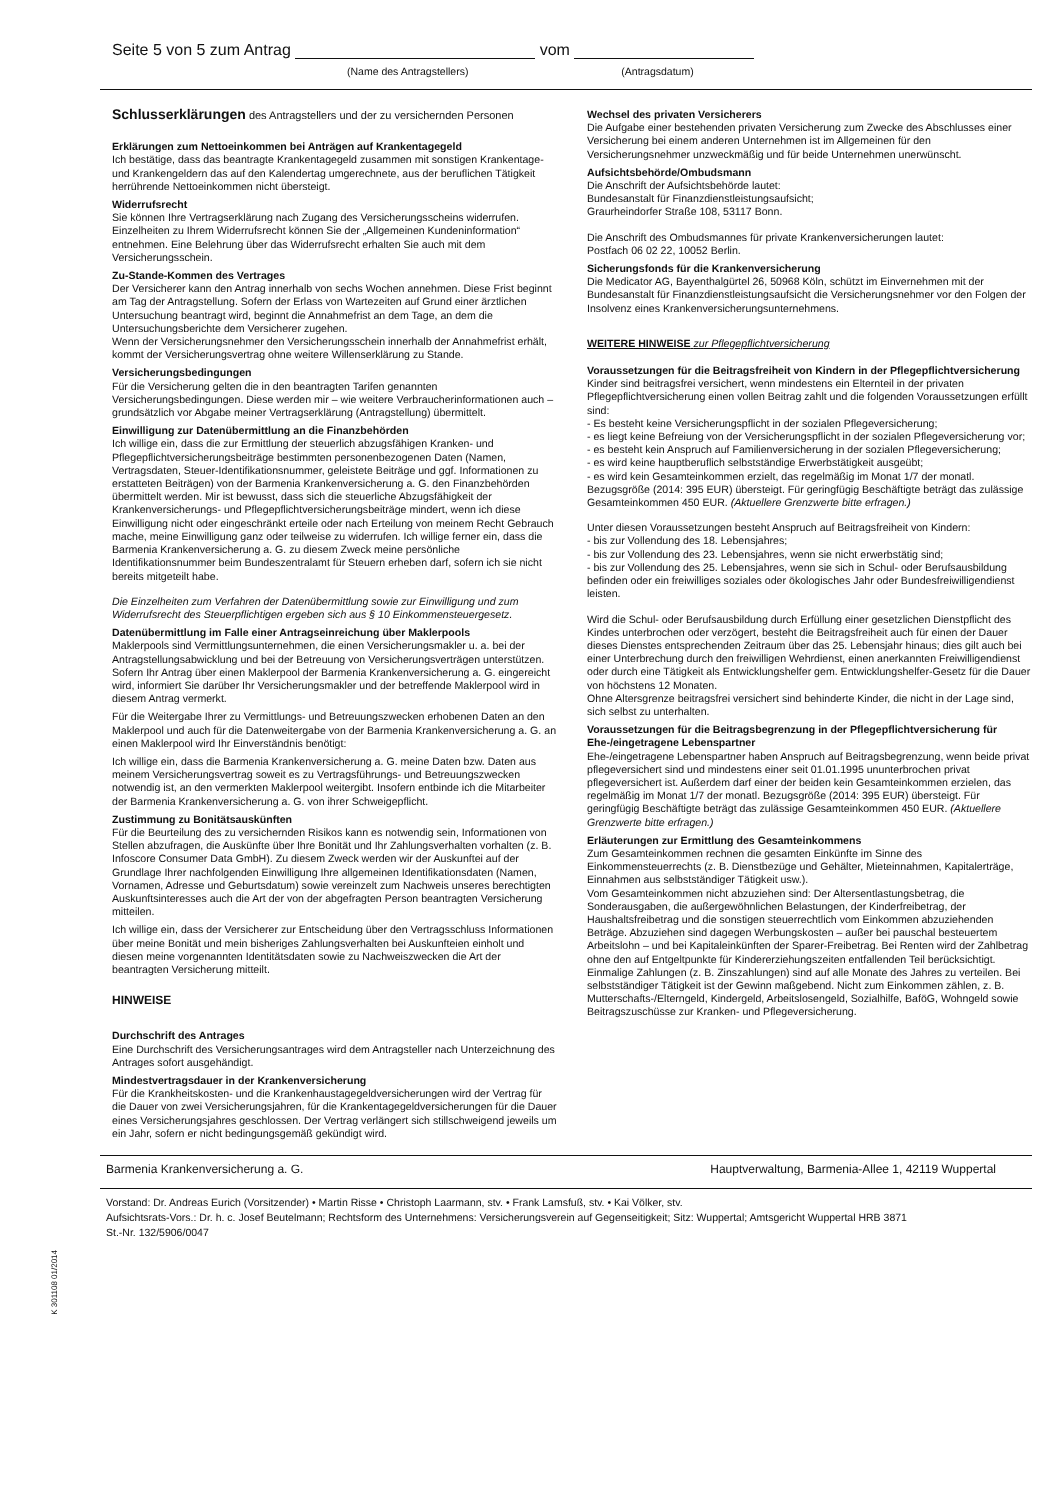Seite 5 von 5 zum Antrag vom
(Name des Antragstellers) (Antragsdatum)
Schlusserklärungen des Antragstellers und der zu versichernden Personen
Erklärungen zum Nettoeinkommen bei Anträgen auf Krankentagegeld
Ich bestätige, dass das beantragte Krankentagegeld zusammen mit sonstigen Krankentage- und Krankengeldern das auf den Kalendertag umgerechnete, aus der beruflichen Tätigkeit herrührende Nettoeinkommen nicht übersteigt.
Widerrufsrecht
Sie können Ihre Vertragserklärung nach Zugang des Versicherungsscheins widerrufen. Einzelheiten zu Ihrem Widerrufsrecht können Sie der „Allgemeinen Kundeninformation“ entnehmen. Eine Belehrung über das Widerrufsrecht erhalten Sie auch mit dem Versicherungsschein.
Zu-Stande-Kommen des Vertrages
Der Versicherer kann den Antrag innerhalb von sechs Wochen annehmen. Diese Frist beginnt am Tag der Antragstellung. Sofern der Erlass von Wartezeiten auf Grund einer ärztlichen Untersuchung beantragt wird, beginnt die Annahmefrist an dem Tage, an dem die Untersuchungsberichte dem Versicherer zugehen.
Wenn der Versicherungsnehmer den Versicherungsschein innerhalb der Annahmefrist erhält, kommt der Versicherungsvertrag ohne weitere Willenserklärung zu Stande.
Versicherungsbedingungen
Für die Versicherung gelten die in den beantragten Tarifen genannten Versicherungsbedingungen. Diese werden mir – wie weitere Verbraucherinformationen auch – grundsätzlich vor Abgabe meiner Vertragserklärung (Antragstellung) übermittelt.
Einwilligung zur Datenübermittlung an die Finanzbehörden
Ich willige ein, dass die zur Ermittlung der steuerlich abzugsfähigen Kranken- und Pflegepflichtversicherungsbeiträge bestimmten personenbezogenen Daten (Namen, Vertragsdaten, Steuer-Identifikationsnummer, geleistete Beiträge und ggf. Informationen zu erstatteten Beiträgen) von der Barmenia Krankenversicherung a. G. den Finanzbehörden übermittelt werden. Mir ist bewusst, dass sich die steuerliche Abzugsfähigkeit der Krankenversicherungs- und Pflegepflichtversicherungsbeiträge mindert, wenn ich diese Einwilligung nicht oder eingeschränkt erteile oder nach Erteilung von meinem Recht Gebrauch mache, meine Einwilligung ganz oder teilweise zu widerrufen. Ich willige ferner ein, dass die Barmenia Krankenversicherung a. G. zu diesem Zweck meine persönliche Identifikationsnummer beim Bundeszentralamt für Steuern erheben darf, sofern ich sie nicht bereits mitgeteilt habe.
Die Einzelheiten zum Verfahren der Datenübermittlung sowie zur Einwilligung und zum Widerrufsrecht des Steuerpflichtigen ergeben sich aus § 10 Einkommensteuergesetz.
Datenübermittlung im Falle einer Antragseinreichung über Maklerpools
Maklerpools sind Vermittlungsunternehmen, die einen Versicherungsmakler u. a. bei der Antragstellungsabwicklung und bei der Betreuung von Versicherungsverträgen unterstützen. Sofern Ihr Antrag über einen Maklerpool der Barmenia Krankenversicherung a. G. eingereicht wird, informiert Sie darüber Ihr Versicherungsmakler und der betreffende Maklerpool wird in diesem Antrag vermerkt.
Für die Weitergabe Ihrer zu Vermittlungs- und Betreuungszwecken erhobenen Daten an den Maklerpool und auch für die Datenweitergabe von der Barmenia Krankenversicherung a. G. an einen Maklerpool wird Ihr Einverständnis benötigt:
Ich willige ein, dass die Barmenia Krankenversicherung a. G. meine Daten bzw. Daten aus meinem Versicherungsvertrag soweit es zu Vertragsführungs- und Betreuungszwecken notwendig ist, an den vermerkten Maklerpool weitergibt. Insofern entbinde ich die Mitarbeiter der Barmenia Krankenversicherung a. G. von ihrer Schweigepflicht.
Zustimmung zu Bonitätsauskünften
Für die Beurteilung des zu versichernden Risikos kann es notwendig sein, Informationen von Stellen abzufragen, die Auskünfte über Ihre Bonität und Ihr Zahlungsverhalten vorhalten (z. B. Infoscore Consumer Data GmbH). Zu diesem Zweck werden wir der Auskunftei auf der Grundlage Ihrer nachfolgenden Einwilligung Ihre allgemeinen Identifikationsdaten (Namen, Vornamen, Adresse und Geburtsdatum) sowie vereinzelt zum Nachweis unseres berechtigten Auskunftsinteresses auch die Art der von der abgefragten Person beantragten Versicherung mitteilen.
Ich willige ein, dass der Versicherer zur Entscheidung über den Vertragsschluss Informationen über meine Bonität und mein bisheriges Zahlungsverhalten bei Auskunfteien einholt und diesen meine vorgenannten Identitätsdaten sowie zu Nachweiszwecken die Art der beantragten Versicherung mitteilt.
HINWEISE
Durchschrift des Antrages
Eine Durchschrift des Versicherungsantrages wird dem Antragsteller nach Unterzeichnung des Antrages sofort ausgehändigt.
Mindestvertragsdauer in der Krankenversicherung
Für die Krankheitskosten- und die Krankenhaustagegeldversicherungen wird der Vertrag für die Dauer von zwei Versicherungsjahren, für die Krankentagegeldversicherungen für die Dauer eines Versicherungsjahres geschlossen. Der Vertrag verlängert sich stillschweigend jeweils um ein Jahr, sofern er nicht bedingungsgemäß gekündigt wird.
Wechsel des privaten Versicherers
Die Aufgabe einer bestehenden privaten Versicherung zum Zwecke des Abschlusses einer Versicherung bei einem anderen Unternehmen ist im Allgemeinen für den Versicherungsnehmer unzweckmäßig und für beide Unternehmen unerwünscht.
Aufsichtsbehörde/Ombudsmann
Die Anschrift der Aufsichtsbehörde lautet:
Bundesanstalt für Finanzdienstleistungsaufsicht;
Graurheindorfer Straße 108, 53117 Bonn.
Die Anschrift des Ombudsmannes für private Krankenversicherungen lautet:
Postfach 06 02 22, 10052 Berlin.
Sicherungsfonds für die Krankenversicherung
Die Medicator AG, Bayenthalgürtel 26, 50968 Köln, schützt im Einvernehmen mit der Bundesanstalt für Finanzdienstleistungsaufsicht die Versicherungsnehmer vor den Folgen der Insolvenz eines Krankenversicherungsunternehmens.
WEITERE HINWEISE zur Pflegepflichtversicherung
Voraussetzungen für die Beitragsfreiheit von Kindern in der Pflegepflichtversicherung
Kinder sind beitragsfrei versichert, wenn mindestens ein Elternteil in der privaten Pflegepflichtversicherung einen vollen Beitrag zahlt und die folgenden Voraussetzungen erfüllt sind:
- Es besteht keine Versicherungspflicht in der sozialen Pflegeversicherung;
- es liegt keine Befreiung von der Versicherungspflicht in der sozialen Pflegeversicherung vor;
- es besteht kein Anspruch auf Familienversicherung in der sozialen Pflegeversicherung;
- es wird keine hauptberuflich selbstständige Erwerbstätigkeit ausgeübt;
- es wird kein Gesamteinkommen erzielt, das regelmäßig im Monat 1/7 der monatl. Bezugsgröße (2014: 395 EUR) übersteigt. Für geringfügig Beschäftigte beträgt das zulässige Gesamteinkommen 450 EUR. (Aktuellere Grenzwerte bitte erfragen.)
Unter diesen Voraussetzungen besteht Anspruch auf Beitragsfreiheit von Kindern:
- bis zur Vollendung des 18. Lebensjahres;
- bis zur Vollendung des 23. Lebensjahres, wenn sie nicht erwerbstätig sind;
- bis zur Vollendung des 25. Lebensjahres, wenn sie sich in Schul- oder Berufsausbildung befinden oder ein freiwilliges soziales oder ökologisches Jahr oder Bundesfreiwilligendienst leisten.
Wird die Schul- oder Berufsausbildung durch Erfüllung einer gesetzlichen Dienstpflicht des Kindes unterbrochen oder verzögert, besteht die Beitragsfreiheit auch für einen der Dauer dieses Dienstes entsprechenden Zeitraum über das 25. Lebensjahr hinaus; dies gilt auch bei einer Unterbrechung durch den freiwilligen Wehrdienst, einen anerkannten Freiwilligendienst oder durch eine Tätigkeit als Entwicklungshelfer gem. Entwicklungshelfer-Gesetz für die Dauer von höchstens 12 Monaten.
Ohne Altersgrenze beitragsfrei versichert sind behinderte Kinder, die nicht in der Lage sind, sich selbst zu unterhalten.
Voraussetzungen für die Beitragsbegrenzung in der Pflegepflichtversicherung für Ehe-/eingetragene Lebenspartner
Ehe-/eingetragene Lebenspartner haben Anspruch auf Beitragsbegrenzung, wenn beide privat pflegeversichert sind und mindestens einer seit 01.01.1995 ununterbrochen privat pflegeversichert ist. Außerdem darf einer der beiden kein Gesamteinkommen erzielen, das regelmäßig im Monat 1/7 der monatl. Bezugsgröße (2014: 395 EUR) übersteigt. Für geringfügig Beschäftigte beträgt das zulässige Gesamteinkommen 450 EUR. (Aktuellere Grenzwerte bitte erfragen.)
Erläuterungen zur Ermittlung des Gesamteinkommens
Zum Gesamteinkommen rechnen die gesamten Einkünfte im Sinne des Einkommensteuerrechts (z. B. Dienstbezüge und Gehälter, Mieteinnahmen, Kapitalerträge, Einnahmen aus selbstständiger Tätigkeit usw.).
Vom Gesamteinkommen nicht abzuziehen sind: Der Altersentlastungsbetrag, die Sonderausgaben, die außergewöhnlichen Belastungen, der Kinderfreibetrag, der Haushaltsfreibetrag und die sonstigen steuerrechtlich vom Einkommen abzuziehenden Beträge. Abzuziehen sind dagegen Werbungskosten – außer bei pauschal besteuertem Arbeitslohn – und bei Kapitaleinkünften der Sparer-Freibetrag. Bei Renten wird der Zahlbetrag ohne den auf Entgeltpunkte für Kindererziehungszeiten entfallenden Teil berücksichtigt. Einmalige Zahlungen (z. B. Zinszahlungen) sind auf alle Monate des Jahres zu verteilen. Bei selbstständiger Tätigkeit ist der Gewinn maßgebend. Nicht zum Einkommen zählen, z. B. Mutterschafts-/Elterngeld, Kindergeld, Arbeitslosengeld, Sozialhilfe, BaföG, Wohngeld sowie Beitragszuschüsse zur Kranken- und Pflegeversicherung.
K 301108 01/2014
Barmenia Krankenversicherung a. G. Hauptverwaltung, Barmenia-Allee 1, 42119 Wuppertal
Vorstand: Dr. Andreas Eurich (Vorsitzender) • Martin Risse • Christoph Laarmann, stv. • Frank Lamsfuß, stv. • Kai Völker, stv.
Aufsichtsrats-Vors.: Dr. h. c. Josef Beutelmann; Rechtsform des Unternehmens: Versicherungsverein auf Gegenseitigkeit; Sitz: Wuppertal; Amtsgericht Wuppertal HRB 3871
St.-Nr. 132/5906/0047